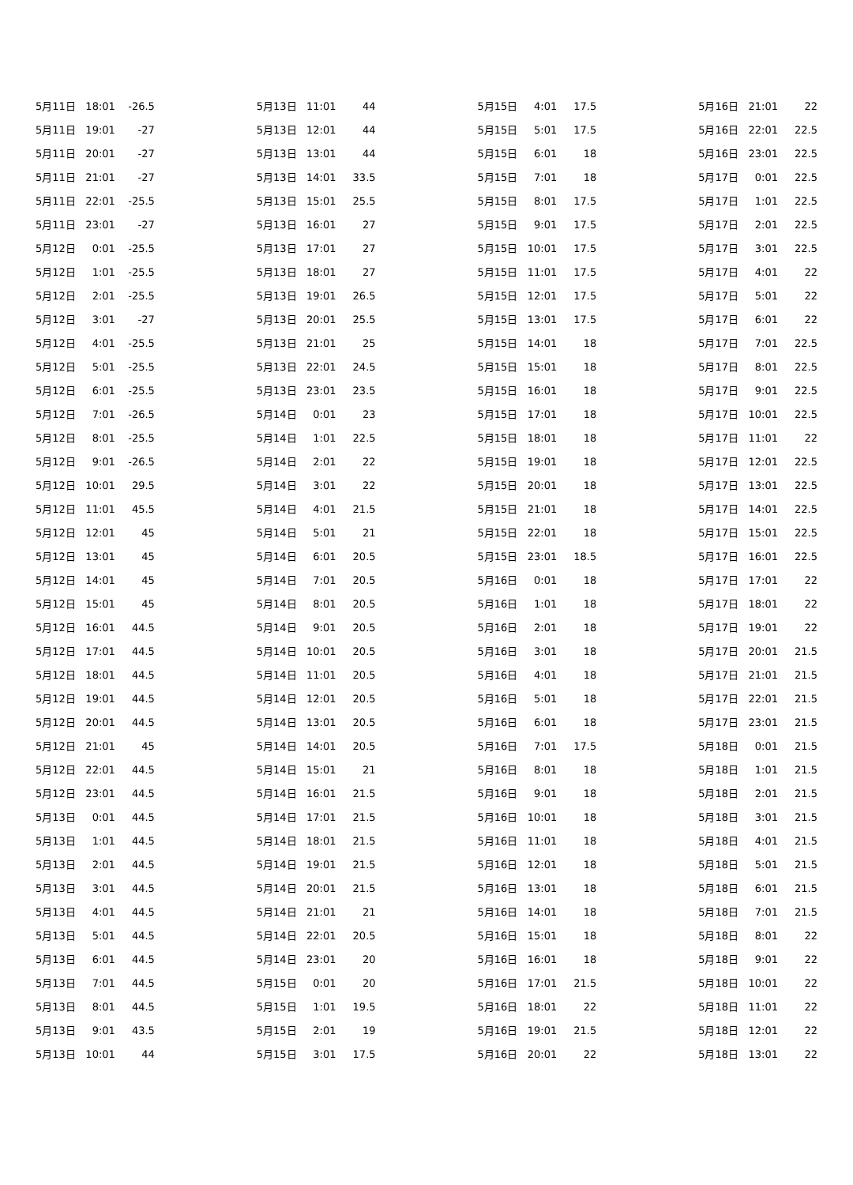| 5月11日 | 18:01 | -26.5 |
| 5月11日 | 19:01 | -27 |
| 5月11日 | 20:01 | -27 |
| 5月11日 | 21:01 | -27 |
| 5月11日 | 22:01 | -25.5 |
| 5月11日 | 23:01 | -27 |
| 5月12日 | 0:01 | -25.5 |
| 5月12日 | 1:01 | -25.5 |
| 5月12日 | 2:01 | -25.5 |
| 5月12日 | 3:01 | -27 |
| 5月12日 | 4:01 | -25.5 |
| 5月12日 | 5:01 | -25.5 |
| 5月12日 | 6:01 | -25.5 |
| 5月12日 | 7:01 | -26.5 |
| 5月12日 | 8:01 | -25.5 |
| 5月12日 | 9:01 | -26.5 |
| 5月12日 | 10:01 | 29.5 |
| 5月12日 | 11:01 | 45.5 |
| 5月12日 | 12:01 | 45 |
| 5月12日 | 13:01 | 45 |
| 5月12日 | 14:01 | 45 |
| 5月12日 | 15:01 | 45 |
| 5月12日 | 16:01 | 44.5 |
| 5月12日 | 17:01 | 44.5 |
| 5月12日 | 18:01 | 44.5 |
| 5月12日 | 19:01 | 44.5 |
| 5月12日 | 20:01 | 44.5 |
| 5月12日 | 21:01 | 45 |
| 5月12日 | 22:01 | 44.5 |
| 5月12日 | 23:01 | 44.5 |
| 5月13日 | 0:01 | 44.5 |
| 5月13日 | 1:01 | 44.5 |
| 5月13日 | 2:01 | 44.5 |
| 5月13日 | 3:01 | 44.5 |
| 5月13日 | 4:01 | 44.5 |
| 5月13日 | 5:01 | 44.5 |
| 5月13日 | 6:01 | 44.5 |
| 5月13日 | 7:01 | 44.5 |
| 5月13日 | 8:01 | 44.5 |
| 5月13日 | 9:01 | 43.5 |
| 5月13日 | 10:01 | 44 |
| 5月13日 | 11:01 | 44 |
| 5月13日 | 12:01 | 44 |
| 5月13日 | 13:01 | 44 |
| 5月13日 | 14:01 | 33.5 |
| 5月13日 | 15:01 | 25.5 |
| 5月13日 | 16:01 | 27 |
| 5月13日 | 17:01 | 27 |
| 5月13日 | 18:01 | 27 |
| 5月13日 | 19:01 | 26.5 |
| 5月13日 | 20:01 | 25.5 |
| 5月13日 | 21:01 | 25 |
| 5月13日 | 22:01 | 24.5 |
| 5月13日 | 23:01 | 23.5 |
| 5月14日 | 0:01 | 23 |
| 5月14日 | 1:01 | 22.5 |
| 5月14日 | 2:01 | 22 |
| 5月14日 | 3:01 | 22 |
| 5月14日 | 4:01 | 21.5 |
| 5月14日 | 5:01 | 21 |
| 5月14日 | 6:01 | 20.5 |
| 5月14日 | 7:01 | 20.5 |
| 5月14日 | 8:01 | 20.5 |
| 5月14日 | 9:01 | 20.5 |
| 5月14日 | 10:01 | 20.5 |
| 5月14日 | 11:01 | 20.5 |
| 5月14日 | 12:01 | 20.5 |
| 5月14日 | 13:01 | 20.5 |
| 5月14日 | 14:01 | 20.5 |
| 5月14日 | 15:01 | 21 |
| 5月14日 | 16:01 | 21.5 |
| 5月14日 | 17:01 | 21.5 |
| 5月14日 | 18:01 | 21.5 |
| 5月14日 | 19:01 | 21.5 |
| 5月14日 | 20:01 | 21.5 |
| 5月14日 | 21:01 | 21 |
| 5月14日 | 22:01 | 20.5 |
| 5月14日 | 23:01 | 20 |
| 5月15日 | 0:01 | 20 |
| 5月15日 | 1:01 | 19.5 |
| 5月15日 | 2:01 | 19 |
| 5月15日 | 3:01 | 17.5 |
| 5月15日 | 4:01 | 17.5 |
| 5月15日 | 5:01 | 17.5 |
| 5月15日 | 6:01 | 18 |
| 5月15日 | 7:01 | 18 |
| 5月15日 | 8:01 | 17.5 |
| 5月15日 | 9:01 | 17.5 |
| 5月15日 | 10:01 | 17.5 |
| 5月15日 | 11:01 | 17.5 |
| 5月15日 | 12:01 | 17.5 |
| 5月15日 | 13:01 | 17.5 |
| 5月15日 | 14:01 | 18 |
| 5月15日 | 15:01 | 18 |
| 5月15日 | 16:01 | 18 |
| 5月15日 | 17:01 | 18 |
| 5月15日 | 18:01 | 18 |
| 5月15日 | 19:01 | 18 |
| 5月15日 | 20:01 | 18 |
| 5月15日 | 21:01 | 18 |
| 5月15日 | 22:01 | 18 |
| 5月15日 | 23:01 | 18.5 |
| 5月16日 | 0:01 | 18 |
| 5月16日 | 1:01 | 18 |
| 5月16日 | 2:01 | 18 |
| 5月16日 | 3:01 | 18 |
| 5月16日 | 4:01 | 18 |
| 5月16日 | 5:01 | 18 |
| 5月16日 | 6:01 | 18 |
| 5月16日 | 7:01 | 17.5 |
| 5月16日 | 8:01 | 18 |
| 5月16日 | 9:01 | 18 |
| 5月16日 | 10:01 | 18 |
| 5月16日 | 11:01 | 18 |
| 5月16日 | 12:01 | 18 |
| 5月16日 | 13:01 | 18 |
| 5月16日 | 14:01 | 18 |
| 5月16日 | 15:01 | 18 |
| 5月16日 | 16:01 | 18 |
| 5月16日 | 17:01 | 21.5 |
| 5月16日 | 18:01 | 22 |
| 5月16日 | 19:01 | 21.5 |
| 5月16日 | 20:01 | 22 |
| 5月16日 | 21:01 | 22 |
| 5月16日 | 22:01 | 22.5 |
| 5月16日 | 23:01 | 22.5 |
| 5月17日 | 0:01 | 22.5 |
| 5月17日 | 1:01 | 22.5 |
| 5月17日 | 2:01 | 22.5 |
| 5月17日 | 3:01 | 22.5 |
| 5月17日 | 4:01 | 22 |
| 5月17日 | 5:01 | 22 |
| 5月17日 | 6:01 | 22 |
| 5月17日 | 7:01 | 22.5 |
| 5月17日 | 8:01 | 22.5 |
| 5月17日 | 9:01 | 22.5 |
| 5月17日 | 10:01 | 22.5 |
| 5月17日 | 11:01 | 22 |
| 5月17日 | 12:01 | 22.5 |
| 5月17日 | 13:01 | 22.5 |
| 5月17日 | 14:01 | 22.5 |
| 5月17日 | 15:01 | 22.5 |
| 5月17日 | 16:01 | 22.5 |
| 5月17日 | 17:01 | 22 |
| 5月17日 | 18:01 | 22 |
| 5月17日 | 19:01 | 22 |
| 5月17日 | 20:01 | 21.5 |
| 5月17日 | 21:01 | 21.5 |
| 5月17日 | 22:01 | 21.5 |
| 5月17日 | 23:01 | 21.5 |
| 5月18日 | 0:01 | 21.5 |
| 5月18日 | 1:01 | 21.5 |
| 5月18日 | 2:01 | 21.5 |
| 5月18日 | 3:01 | 21.5 |
| 5月18日 | 4:01 | 21.5 |
| 5月18日 | 5:01 | 21.5 |
| 5月18日 | 6:01 | 21.5 |
| 5月18日 | 7:01 | 21.5 |
| 5月18日 | 8:01 | 22 |
| 5月18日 | 9:01 | 22 |
| 5月18日 | 10:01 | 22 |
| 5月18日 | 11:01 | 22 |
| 5月18日 | 12:01 | 22 |
| 5月18日 | 13:01 | 22 |